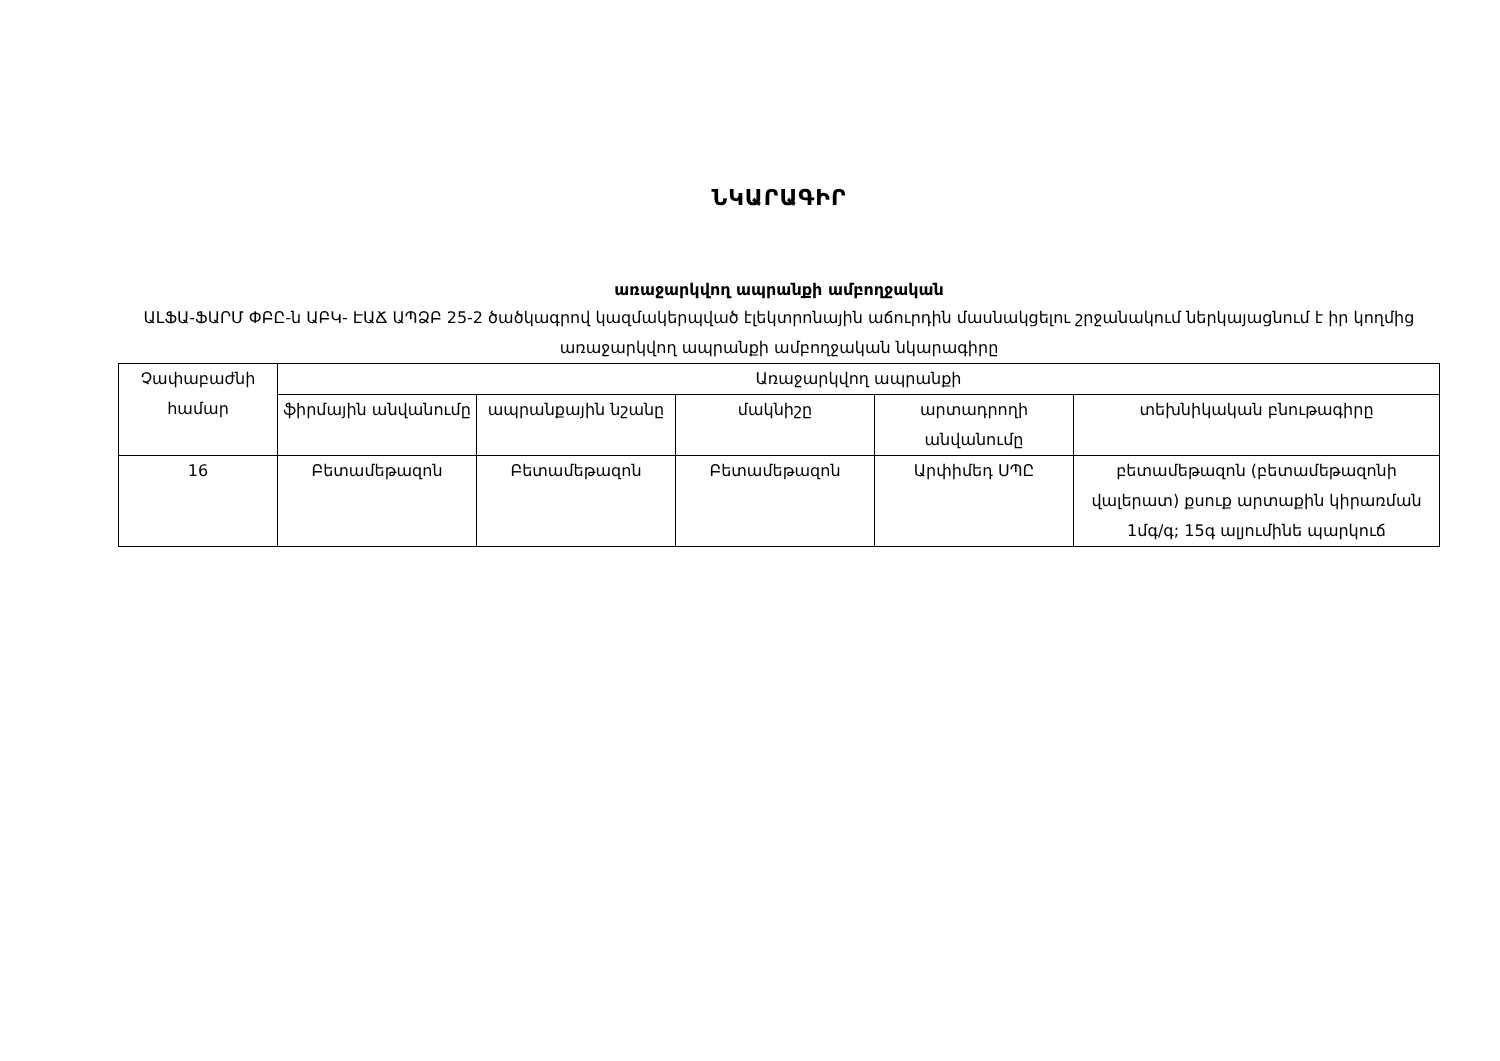ՆԿԱՐԱԳԻՐ
առաջարկվող ապրանքի ամբողջական
ԱԼՖԱ-ՖԱՐՄ ՓԲԸ-ն ԱԲԿ- ԷԱՃ ԱՊՁԲ 25-2 ծածկագրով կազմակերպված էլեկտրոնային աճուրդին մասնակցելու շրջանակում ներկայացնում է իր կողմից առաջարկվող ապրանքի ամբողջական նկարագիրը
| Չափաբաժնի համար | Առաջարկվող ապրանքի | | | | |
| --- | --- | --- | --- | --- | --- |
| | ֆիրմային անվանումը | ապրանքային նշանը | մակնիշը | արտադրողի անվանումը | տեխնիկական բնութագիրը |
| 16 | Բետամեթազոն | Բետամեթազոն | Բետամեթազոն | Արփիմեդ ՍՊԸ | բետամեթազոն (բետամեթազոնի վալերատ) քսուք արտաքին կիրառման 1մգ/գ; 15գ ալյումինե պարկուճ |